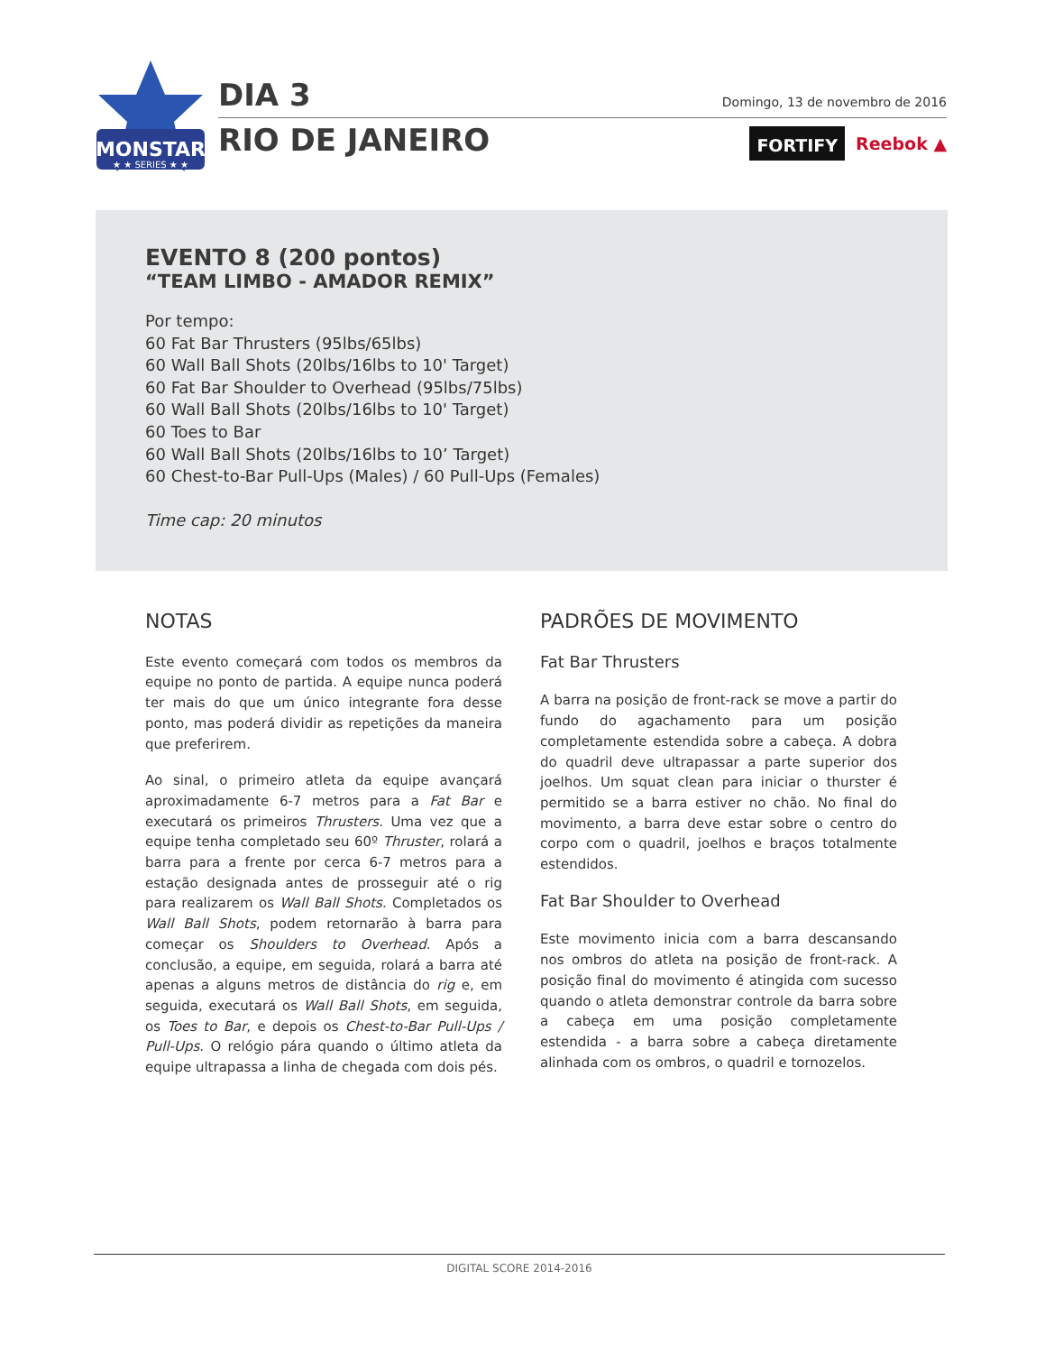MONSTAR
★ ★ SERIES ★ ★
DIA 3
RIO DE JANEIRO
Domingo, 13 de novembro de 2016
FORTIFY Reebok ▲
EVENTO 8 (200 pontos)
“TEAM LIMBO - AMADOR REMIX”
Por tempo:
60 Fat Bar Thrusters (95lbs/65lbs)
60 Wall Ball Shots (20lbs/16lbs to 10' Target)
60 Fat Bar Shoulder to Overhead (95lbs/75lbs)
60 Wall Ball Shots (20lbs/16lbs to 10' Target)
60 Toes to Bar
60 Wall Ball Shots (20lbs/16lbs to 10’ Target)
60 Chest-to-Bar Pull-Ups (Males) / 60 Pull-Ups (Females)
Time cap: 20 minutos
NOTAS
Este evento começará com todos os membros da equipe no ponto de partida. A equipe nunca poderá ter mais do que um único integrante fora desse ponto, mas poderá dividir as repetições da maneira que preferirem.
Ao sinal, o primeiro atleta da equipe avançará aproximadamente 6-7 metros para a Fat Bar e executará os primeiros Thrusters. Uma vez que a equipe tenha completado seu 60º Thruster, rolará a barra para a frente por cerca 6-7 metros para a estação designada antes de prosseguir até o rig para realizarem os Wall Ball Shots. Completados os Wall Ball Shots, podem retornarão à barra para começar os Shoulders to Overhead. Após a conclusão, a equipe, em seguida, rolará a barra até apenas a alguns metros de distância do rig e, em seguida, executará os Wall Ball Shots, em seguida, os Toes to Bar, e depois os Chest-to-Bar Pull-Ups / Pull-Ups. O relógio pára quando o último atleta da equipe ultrapassa a linha de chegada com dois pés.
PADRÕES DE MOVIMENTO
Fat Bar Thrusters
A barra na posição de front-rack se move a partir do fundo do agachamento para um posição completamente estendida sobre a cabeça. A dobra do quadril deve ultrapassar a parte superior dos joelhos. Um squat clean para iniciar o thurster é permitido se a barra estiver no chão. No final do movimento, a barra deve estar sobre o centro do corpo com o quadril, joelhos e braços totalmente estendidos.
Fat Bar Shoulder to Overhead
Este movimento inicia com a barra descansando nos ombros do atleta na posição de front-rack. A posição final do movimento é atingida com sucesso quando o atleta demonstrar controle da barra sobre a cabeça em uma posição completamente estendida - a barra sobre a cabeça diretamente alinhada com os ombros, o quadril e tornozelos.
DIGITAL SCORE 2014-2016